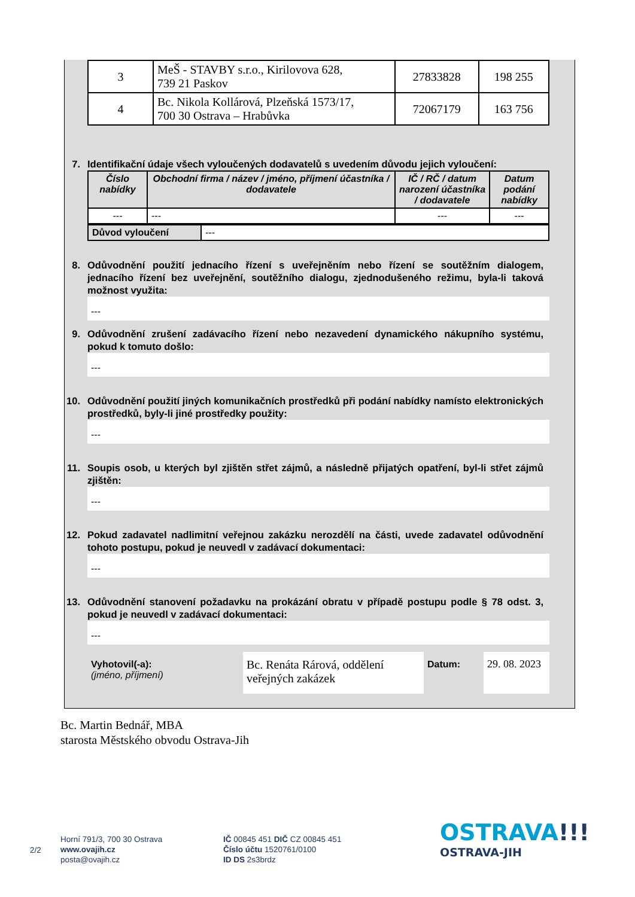| 3 | MeŠ - STAVBY s.r.o., Kirilovova 628, 739 21 Paskov | 27833828 | 198 255 |
| 4 | Bc. Nikola Kollárová, Plzeňská 1573/17, 700 30 Ostrava – Hrabůvka | 72067179 | 163 756 |
7. Identifikační údaje všech vyloučených dodavatelů s uvedením důvodu jejich vyloučení:
| Číslo nabídky | Obchodní firma / název / jméno, příjmení účastníka / dodavatele | IČ / RČ / datum narození účastníka / dodavatele | Datum podání nabídky |
| --- | --- | --- | --- |
| --- | --- | --- | --- |
| Důvod vyloučení | --- |
8. Odůvodnění použití jednacího řízení s uveřejněním nebo řízení se soutěžním dialogem, jednacího řízení bez uveřejnění, soutěžního dialogu, zjednodušeného režimu, byla-li taková možnost využita:
---
9. Odůvodnění zrušení zadávacího řízení nebo nezavedení dynamického nákupního systému, pokud k tomuto došlo:
---
10. Odůvodnění použití jiných komunikačních prostředků při podání nabídky namísto elektronických prostředků, byly-li jiné prostředky použity:
---
11. Soupis osob, u kterých byl zjištěn střet zájmů, a následně přijatých opatření, byl-li střet zájmů zjištěn:
---
12. Pokud zadavatel nadlimitní veřejnou zakázku nerozdělí na části, uvede zadavatel odůvodnění tohoto postupu, pokud je neuvedl v zadávací dokumentaci:
---
13. Odůvodnění stanovení požadavku na prokázání obratu v případě postupu podle § 78 odst. 3, pokud je neuvedl v zadávací dokumentaci:
---
Vyhotovil(-a):
(jméno, příjmení)
Bc. Renáta Rárová, oddělení veřejných zakázek
Datum: 29. 08. 2023
Bc. Martin Bednář, MBA
starosta Městského obvodu Ostrava-Jih
2/2
Horní 791/3, 700 30 Ostrava
www.ovajih.cz
posta@ovajih.cz
IČ 00845 451 DIČ CZ 00845 451
Číslo účtu 1520761/0100
ID DS 2s3brdz
OSTRAVA!!!
OSTRAVA-JIH